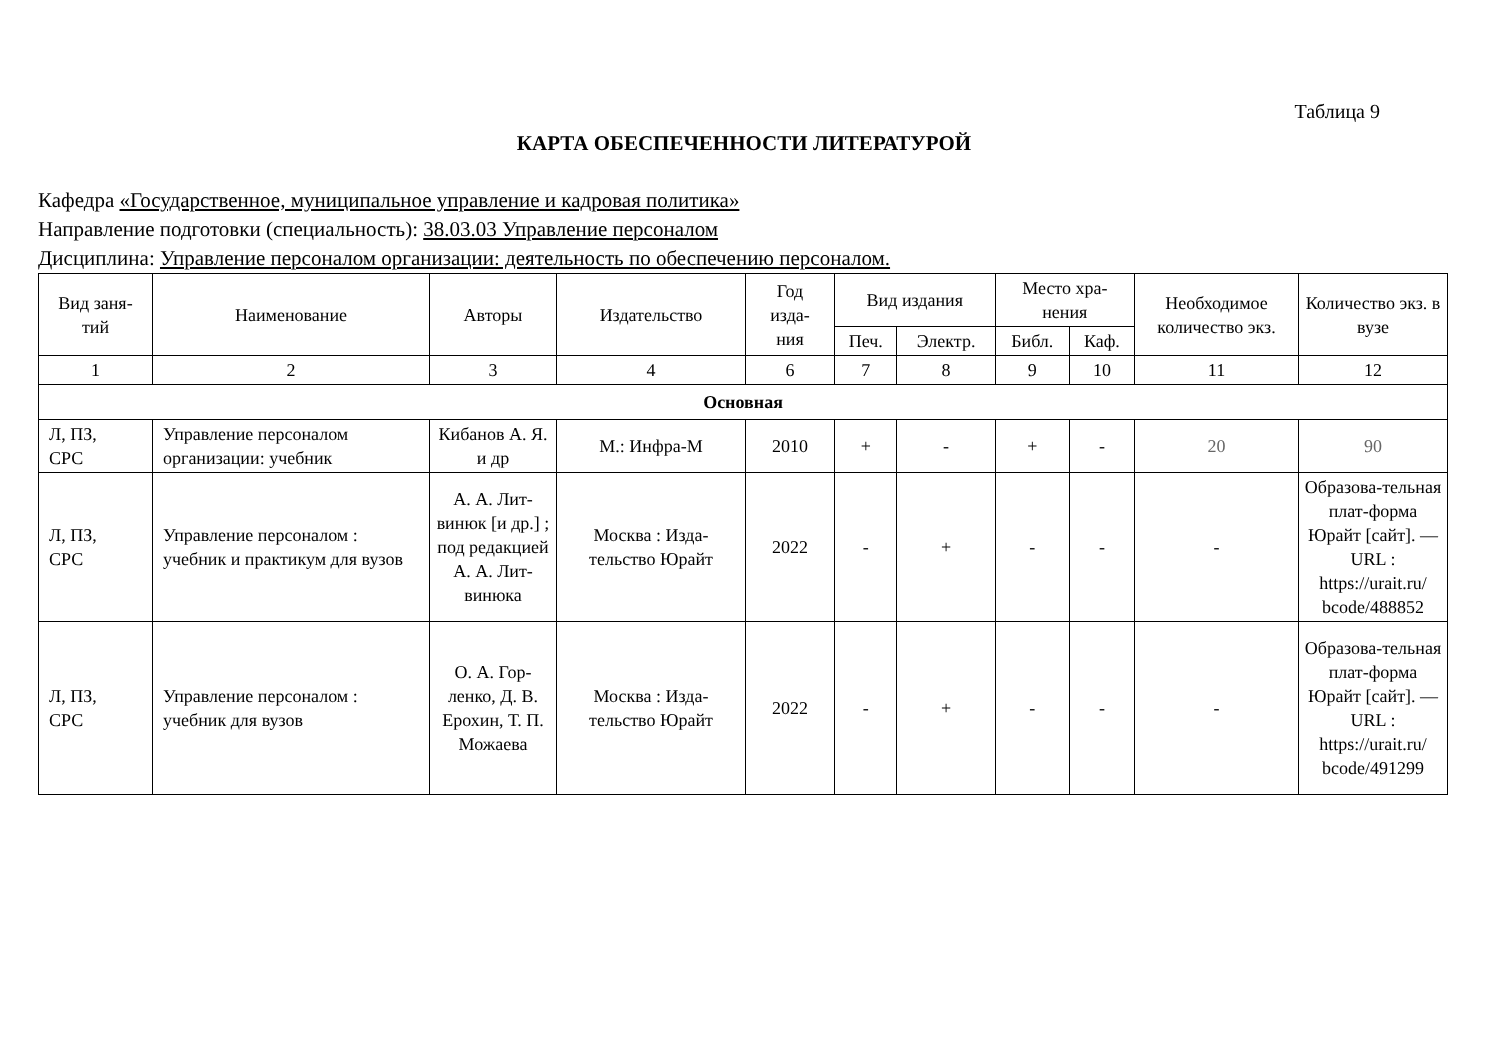Таблица 9
КАРТА ОБЕСПЕЧЕННОСТИ ЛИТЕРАТУРОЙ
Кафедра «Государственное, муниципальное управление и кадровая политика»
Направление подготовки (специальность): 38.03.03 Управление персоналом
Дисциплина: Управление персоналом организации: деятельность по обеспечению персоналом.
| Вид заня- тий | Наименование | Авторы | Издательство | Год изда- ния | Вид издания | | Место хра- нения | | Необходимое количество экз. | Количество экз. в вузе |
| --- | --- | --- | --- | --- | --- | --- | --- | --- | --- | --- |
| | | | | | Печ. | Электр. | Библ. | Каф. | | |
| 1 | 2 | 3 | 4 | 6 | 7 | 8 | 9 | 10 | 11 | 12 |
| Основная | | | | | | | | | | |
| Л, ПЗ, СРС | Управление персоналом организации: учебник | Кибанов А. Я. и др | М.: Инфра-М | 2010 | + | - | + | - | 20 | 90 |
| Л, ПЗ, СРС | Управление персоналом : учебник и практикум для вузов | А. А. Лит-винюк [и др.] ; под редакцией А. А. Лит-винюка | Москва : Изда-тельство Юрайт | 2022 | - | + | - | - | - | Образова-тельная плат-форма Юрайт [сайт]. — URL : https://urait.ru/ bcode/488852 |
| Л, ПЗ, СРС | Управление персоналом : учебник для вузов | О. А. Гор-ленко, Д. В. Ерохин, Т. П. Можаева | Москва : Изда-тельство Юрайт | 2022 | - | + | - | - | - | Образова-тельная плат-форма Юрайт [сайт]. — URL : https://urait.ru/ bcode/491299 |